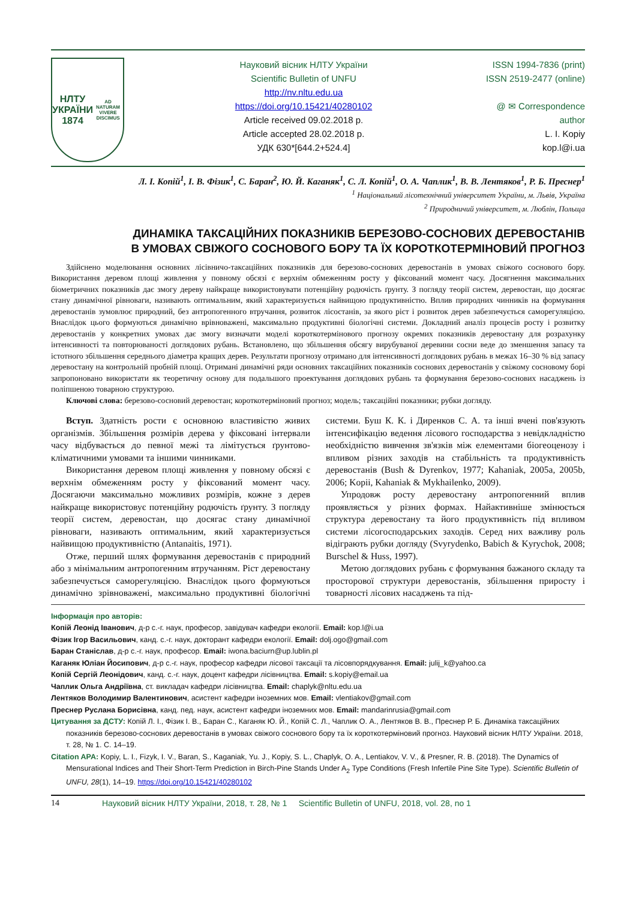НЛТУ
УКРАЇНИ
1874
AD NATURAM VIVERE DISCIMUS
Науковий вісник НЛТУ України
Scientific Bulletin of UNFU
http://nv.nltu.edu.ua
https://doi.org/10.15421/40280102
Article received 09.02.2018 р.
Article accepted 28.02.2018 р.
УДК 630*[644.2+524.4]
ISSN 1994-7836 (print)
ISSN 2519-2477 (online)
@ ✉ Correspondence author
L. I. Kopiy
kop.l@i.ua
Л. І. Копій<sup>1</sup>, І. В. Фізик<sup>1</sup>, С. Баран<sup>2</sup>, Ю. Й. Каганяк<sup>1</sup>, С. Л. Копій<sup>1</sup>, О. А. Чаплик<sup>1</sup>, В. В. Лентяков<sup>1</sup>, Р. Б. Преснер<sup>1</sup>
<sup>1</sup> Національний лісотехнічний університет України, м. Львів, Україна
<sup>2</sup> Природничий університет, м. Люблін, Польща
ДИНАМІКА ТАКСАЦІЙНИХ ПОКАЗНИКІВ БЕРЕЗОВО-СОСНОВИХ ДЕРЕВОСТАНІВ
В УМОВАХ СВІЖОГО СОСНОВОГО БОРУ ТА ЇХ КОРОТКОТЕРМІНОВИЙ ПРОГНОЗ
Здійснено моделювання основних лісівничо-таксаційних показників для березово-соснових деревостанів в умовах свіжого соснового бору. Використання деревом площі живлення у повному обсязі є верхнім обмеженням росту у фіксований момент часу. Досягнення максимальних біометричних показників дає змогу дереву найкраще використовувати потенційну родючість ґрунту. З погляду теорії систем, деревостан, що досягає стану динамічної рівноваги, називають оптимальним, який характеризується найвищою продуктивністю. Вплив природних чинників на формування деревостанів зумовлює природний, без антропогенного втручання, розвиток лісостанів, за якого ріст і розвиток дерев забезпечується саморегуляцією. Внаслідок цього формуються динамічно врівноважені, максимально продуктивні біологічні системи. Докладний аналіз процесів росту і розвитку деревостанів у конкретних умовах дає змогу визначати моделі короткотермінового прогнозу окремих показників деревостану для розрахунку інтенсивності та повторюваності доглядових рубань. Встановлено, що збільшення обсягу вирубуваної деревини сосни веде до зменшення запасу та істотного збільшення середнього діаметра кращих дерев. Результати прогнозу отримано для інтенсивності доглядових рубань в межах 16–30 % від запасу деревостану на контрольній пробній площі. Отримані динамічні ряди основних таксаційних показників соснових деревостанів у свіжому сосновому борі запропоновано використати як теоретичну основу для подальшого проектування доглядових рубань та формування березово-соснових насаджень із поліпшеною товарною структурою.
Ключові слова: березово-сосновий деревостан; короткотерміновий прогноз; модель; таксаційні показники; рубки догляду.
Вступ. Здатність рости є основною властивістю живих організмів. Збільшення розмірів дерева у фіксовані інтервали часу відбувається до певної межі та лімітується ґрунтово-кліматичними умовами та іншими чинниками.
Використання деревом площі живлення у повному обсязі є верхнім обмеженням росту у фіксований момент часу. Досягаючи максимально можливих розмірів, кожне з дерев найкраще використовує потенційну родючість ґрунту. З погляду теорії систем, деревостан, що досягає стану динамічної рівноваги, називають оптимальним, який характеризується найвищою продуктивністю (Antanaitis, 1971).
Отже, перший шлях формування деревостанів є природний або з мінімальним антропогенним втручанням. Ріст деревостану забезпечується саморегуляцією. Внаслідок цього формуються динамічно зрівноважені, максимально продуктивні біологічні системи. Буш К. К. і Диренков С. А. та інші вчені пов'язують інтенсифікацію ведення лісового господарства з невідкладністю необхідністю вивчення зв'язків між елементами біогеоценозу і впливом різних заходів на стабільність та продуктивність деревостанів (Bush & Dyrenkov, 1977; Kahaniak, 2005a, 2005b, 2006; Kopii, Kahaniak & Mykhailenko, 2009).
Упродовж росту деревостану антропогенний вплив проявляється у різних формах. Найактивніше змінюється структура деревостану та його продуктивність під впливом системи лісогосподарських заходів. Серед них важливу роль відіграють рубки догляду (Svyrydenko, Babich & Kyrychok, 2008; Burschel & Huss, 1997).
Метою доглядових рубань є формування бажаного складу та просторової структури деревостанів, збільшення приросту і товарності лісових насаджень та під-
Інформація про авторів:
Копій Леонід Іванович, д-р с.-г. наук, професор, завідувач кафедри екології. Email: kop.l@i.ua
Фізик Ігор Васильович, канд. с.-г. наук, докторант кафедри екології. Email: dolj.ogo@gmail.com
Баран Станіслав, д-р с.-г. наук, професор. Email: iwona.baciurn@up.lublin.pl
Каганяк Юліан Йосипович, д-р с.-г. наук, професор кафедри лісової таксації та лісовпорядкування. Email: julij_k@yahoo.ca
Копій Сергій Леонідович, канд. с.-г. наук, доцент кафедри лісівництва. Email: s.kopiy@email.ua
Чаплик Ольга Андріївна, ст. викладач кафедри лісівництва. Email: chaplyk@nltu.edu.ua
Лентяков Володимир Валентинович, асистент кафедри іноземних мов. Email: vlentiakov@gmail.com
Преснер Руслана Борисівна, канд. пед. наук, асистент кафедри іноземних мов. Email: mandarinrusia@gmail.com
Цитування за ДСТУ: Копій Л. І., Фізик І. В., Баран С., Каганяк Ю. Й., Копій С. Л., Чаплик О. А., Лентяков В. В., Преснер Р. Б. Динаміка таксаційних показників березово-соснових деревостанів в умовах свіжого соснового бору та їх короткотерміновий прогноз. Науковий вісник НЛТУ України. 2018, т. 28, № 1. С. 14–19.
Citation APA: Kopiy, L. I., Fizyk, I. V., Baran, S., Kaganiak, Yu. J., Kopiy, S. L., Chaplyk, O. A., Lentiakov, V. V., & Presner, R. B. (2018). The Dynamics of Mensurational Indices and Their Short-Term Prediction in Birch-Pine Stands Under A<sub>2</sub> Type Conditions (Fresh Infertile Pine Site Type). Scientific Bulletin of UNFU, 28(1), 14–19. https://doi.org/10.15421/40280102
14 Науковий вісник НЛТУ України, 2018, т. 28, № 1 Scientific Bulletin of UNFU, 2018, vol. 28, no 1